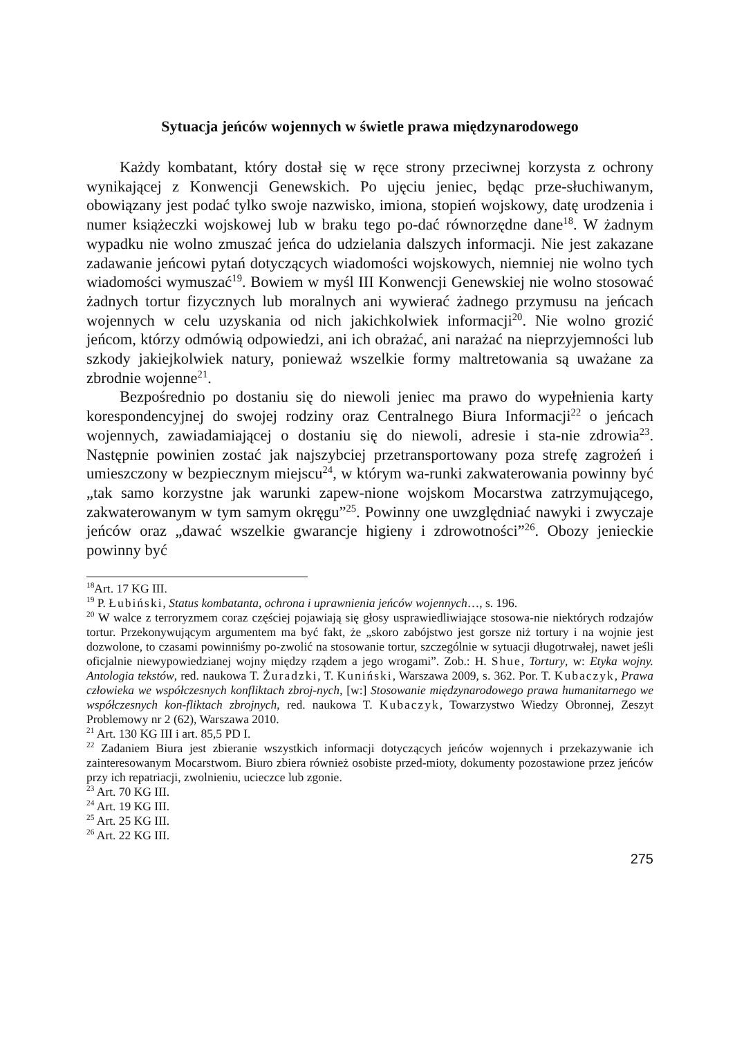Sytuacja jeńców wojennych w świetle prawa międzynarodowego
Każdy kombatant, który dostał się w ręce strony przeciwnej korzysta z ochrony wynikającej z Konwencji Genewskich. Po ujęciu jeniec, będąc prze-słuchiwanym, obowiązany jest podać tylko swoje nazwisko, imiona, stopień wojskowy, datę urodzenia i numer książeczki wojskowej lub w braku tego po-dać równorzędne dane<sup>18</sup>. W żadnym wypadku nie wolno zmuszać jeńca do udzielania dalszych informacji. Nie jest zakazane zadawanie jeńcowi pytań dotyczących wiadomości wojskowych, niemniej nie wolno tych wiadomości wymuszać<sup>19</sup>. Bowiem w myśl III Konwencji Genewskiej nie wolno stosować żadnych tortur fizycznych lub moralnych ani wywierać żadnego przymusu na jeńcach wojennych w celu uzyskania od nich jakichkolwiek informacji<sup>20</sup>. Nie wolno grozić jeńcom, którzy odmówią odpowiedzi, ani ich obrażać, ani narażać na nieprzyjemności lub szkody jakiejkolwiek natury, ponieważ wszelkie formy maltretowania są uważane za zbrodnie wojenne<sup>21</sup>.
Bezpośrednio po dostaniu się do niewoli jeniec ma prawo do wypełnienia karty korespondencyjnej do swojej rodziny oraz Centralnego Biura Informacji<sup>22</sup> o jeńcach wojennych, zawiadamiającej o dostaniu się do niewoli, adresie i sta-nie zdrowia<sup>23</sup>. Następnie powinien zostać jak najszybciej przetransportowany poza strefę zagrożeń i umieszczony w bezpiecznym miejscu<sup>24</sup>, w którym wa-runki zakwaterowania powinny być „tak samo korzystne jak warunki zapew-nione wojskom Mocarstwa zatrzymującego, zakwaterowanym w tym samym okręgu”<sup>25</sup>. Powinny one uwzględniać nawyki i zwyczaje jeńców oraz „dawać wszelkie gwarancje higieny i zdrowotności”<sup>26</sup>. Obozy jenieckie powinny być
<sup>18</sup> Art. 17 KG III.
<sup>19</sup> P. Łubiński, Status kombatanta, ochrona i uprawnienia jeńców wojennych…, s. 196.
<sup>20</sup> W walce z terroryzmem coraz częściej pojawiają się głosy usprawiedliwiające stosowa-nie niektórych rodzajów tortur. Przekonywującym argumentem ma być fakt, że „skoro zabójstwo jest gorsze niż tortury i na wojnie jest dozwolone, to czasami powinniśmy po-zwolić na stosowanie tortur, szczególnie w sytuacji długotrwałej, nawet jeśli oficjalnie niewypowiedzianej wojny między rządem a jego wrogami”. Zob.: H. Shue, Tortury, w: Etyka wojny. Antologia tekstów, red. naukowa T. Żuradzki, T. Kuniński, Warszawa 2009, s. 362. Por. T. Kubaczyk, Prawa człowieka we współczesnych konfliktach zbroj-nych, [w:] Stosowanie międzynarodowego prawa humanitarnego we współczesnych kon-fliktach zbrojnych, red. naukowa T. Kubaczyk, Towarzystwo Wiedzy Obronnej, Zeszyt Problemowy nr 2 (62), Warszawa 2010.
<sup>21</sup> Art. 130 KG III i art. 85,5 PD I.
<sup>22</sup> Zadaniem Biura jest zbieranie wszystkich informacji dotyczących jeńców wojennych i przekazywanie ich zainteresowanym Mocarstwom. Biuro zbiera również osobiste przed-mioty, dokumenty pozostawione przez jeńców przy ich repatriacji, zwolnieniu, ucieczce lub zgonie.
<sup>23</sup> Art. 70 KG III.
<sup>24</sup> Art. 19 KG III.
<sup>25</sup> Art. 25 KG III.
<sup>26</sup> Art. 22 KG III.
275